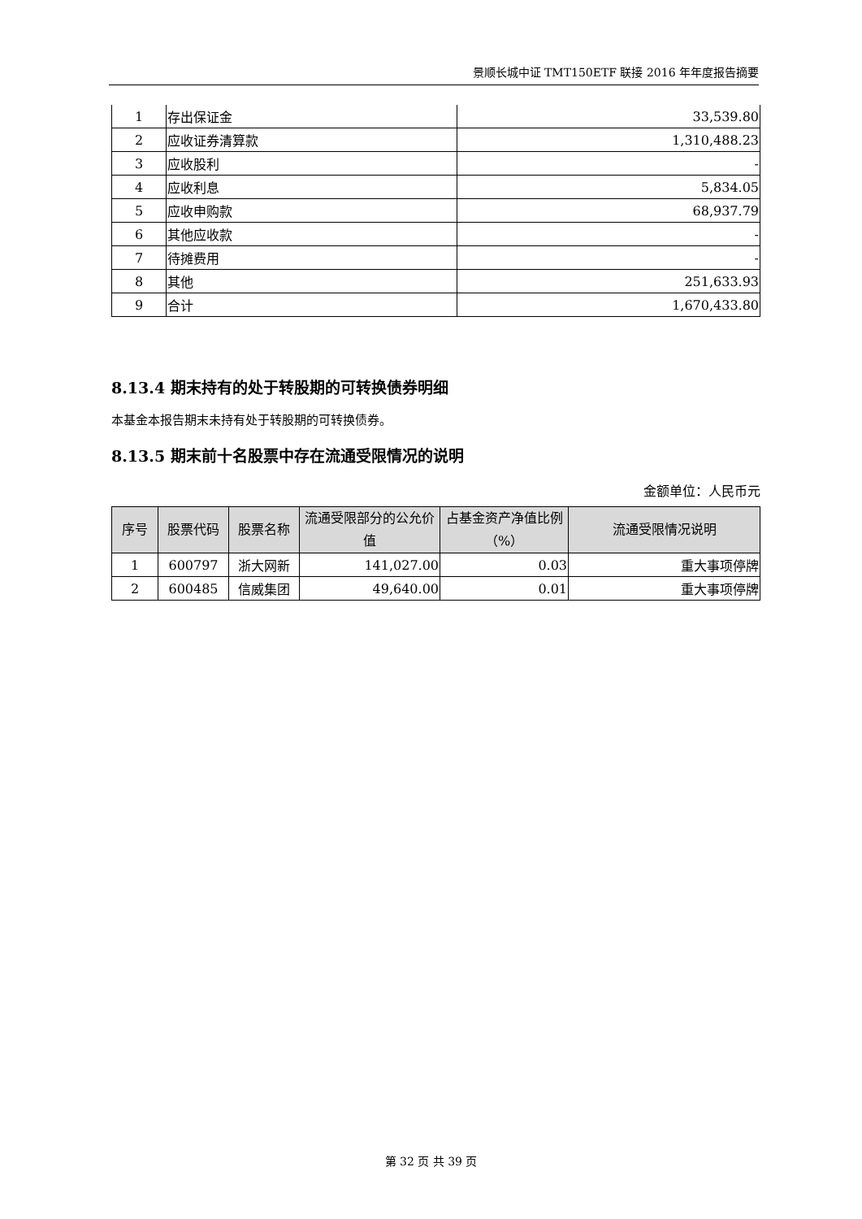景顺长城中证 TMT150ETF 联接 2016 年年度报告摘要
| 1 | 存出保证金 | 33,539.80 |
| 2 | 应收证券清算款 | 1,310,488.23 |
| 3 | 应收股利 | - |
| 4 | 应收利息 | 5,834.05 |
| 5 | 应收申购款 | 68,937.79 |
| 6 | 其他应收款 | - |
| 7 | 待摊费用 | - |
| 8 | 其他 | 251,633.93 |
| 9 | 合计 | 1,670,433.80 |
8.13.4 期末持有的处于转股期的可转换债券明细
本基金本报告期末未持有处于转股期的可转换债券。
8.13.5 期末前十名股票中存在流通受限情况的说明
金额单位：人民币元
| 序号 | 股票代码 | 股票名称 | 流通受限部分的公允价值 | 占基金资产净值比例（%） | 流通受限情况说明 |
| --- | --- | --- | --- | --- | --- |
| 1 | 600797 | 浙大网新 | 141,027.00 | 0.03 | 重大事项停牌 |
| 2 | 600485 | 信威集团 | 49,640.00 | 0.01 | 重大事项停牌 |
第 32 页 共 39 页